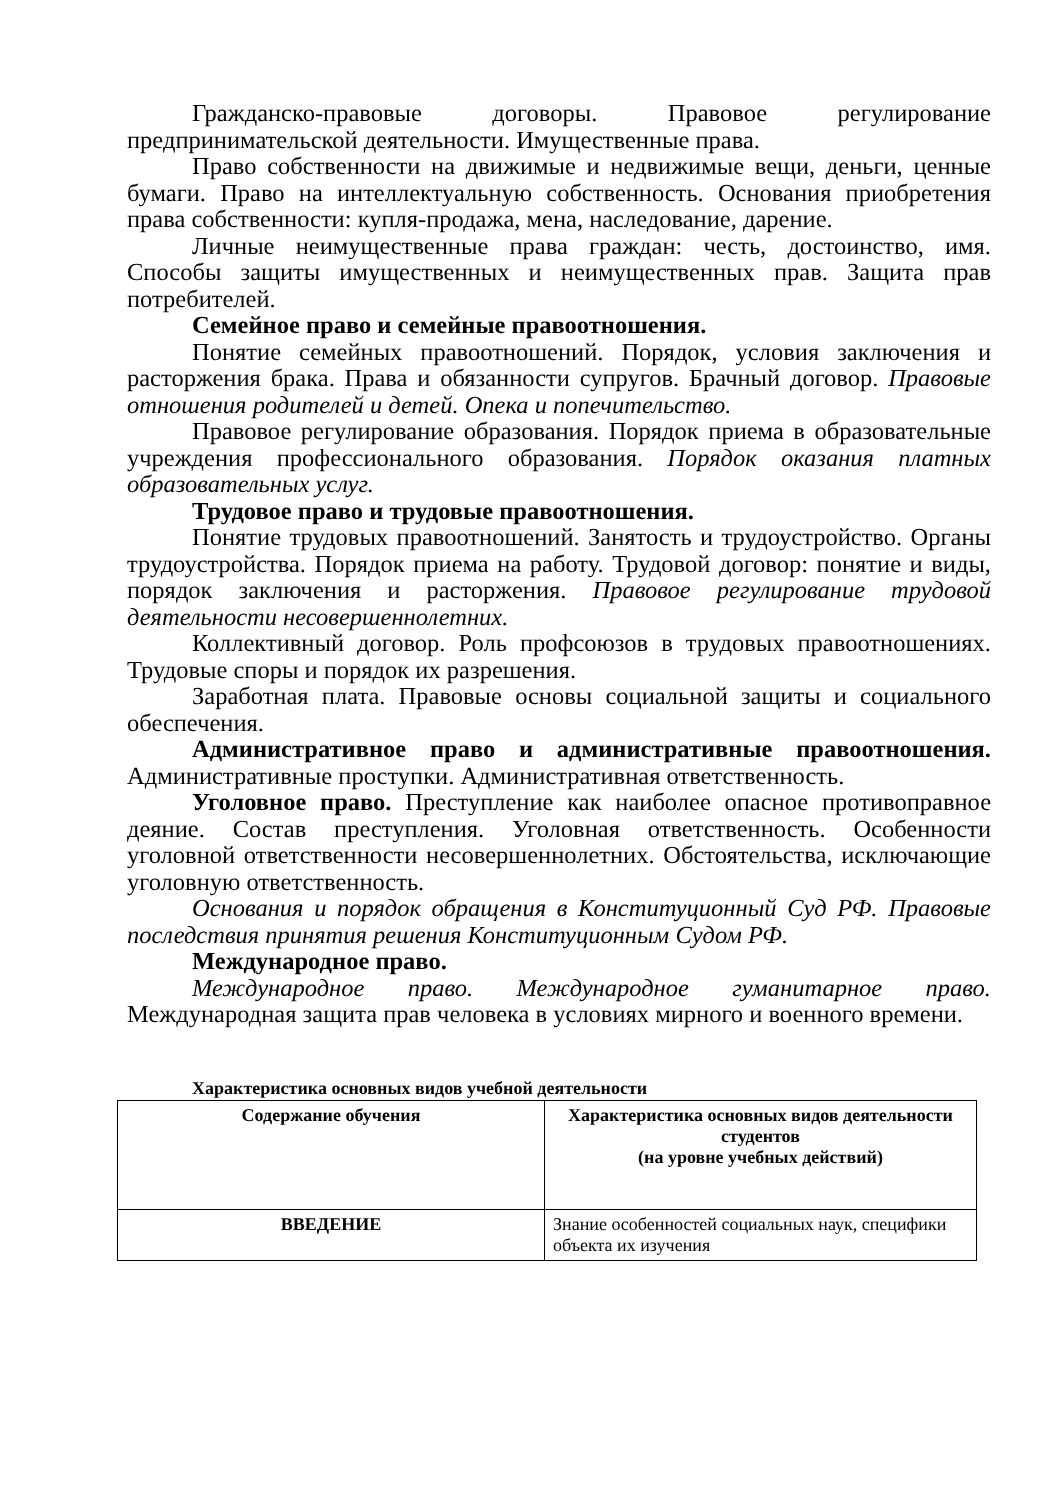Гражданско-правовые договоры. Правовое регулирование предпринимательской деятельности. Имущественные права.
Право собственности на движимые и недвижимые вещи, деньги, ценные бумаги. Право на интеллектуальную собственность. Основания приобретения права собственности: купля-продажа, мена, наследование, дарение.
Личные неимущественные права граждан: честь, достоинство, имя. Способы защиты имущественных и неимущественных прав. Защита прав потребителей.
Семейное право и семейные правоотношения.
Понятие семейных правоотношений. Порядок, условия заключения и расторжения брака. Права и обязанности супругов. Брачный договор. Правовые отношения родителей и детей. Опека и попечительство.
Правовое регулирование образования. Порядок приема в образовательные учреждения профессионального образования. Порядок оказания платных образовательных услуг.
Трудовое право и трудовые правоотношения.
Понятие трудовых правоотношений. Занятость и трудоустройство. Органы трудоустройства. Порядок приема на работу. Трудовой договор: понятие и виды, порядок заключения и расторжения. Правовое регулирование трудовой деятельности несовершеннолетних.
Коллективный договор. Роль профсоюзов в трудовых правоотношениях. Трудовые споры и порядок их разрешения.
Заработная плата. Правовые основы социальной защиты и социального обеспечения.
Административное право и административные правоотношения. Административные проступки. Административная ответственность.
Уголовное право. Преступление как наиболее опасное противоправное деяние. Состав преступления. Уголовная ответственность. Особенности уголовной ответственности несовершеннолетних. Обстоятельства, исключающие уголовную ответственность.
Основания и порядок обращения в Конституционный Суд РФ. Правовые последствия принятия решения Конституционным Судом РФ.
Международное право.
Международное право. Международное гуманитарное право. Международная защита прав человека в условиях мирного и военного времени.
Характеристика основных видов учебной деятельности
| Содержание обучения | Характеристика основных видов деятельности студентов (на уровне учебных действий) |
| ВВЕДЕНИЕ | Знание особенностей социальных наук, специфики объекта их изучения |